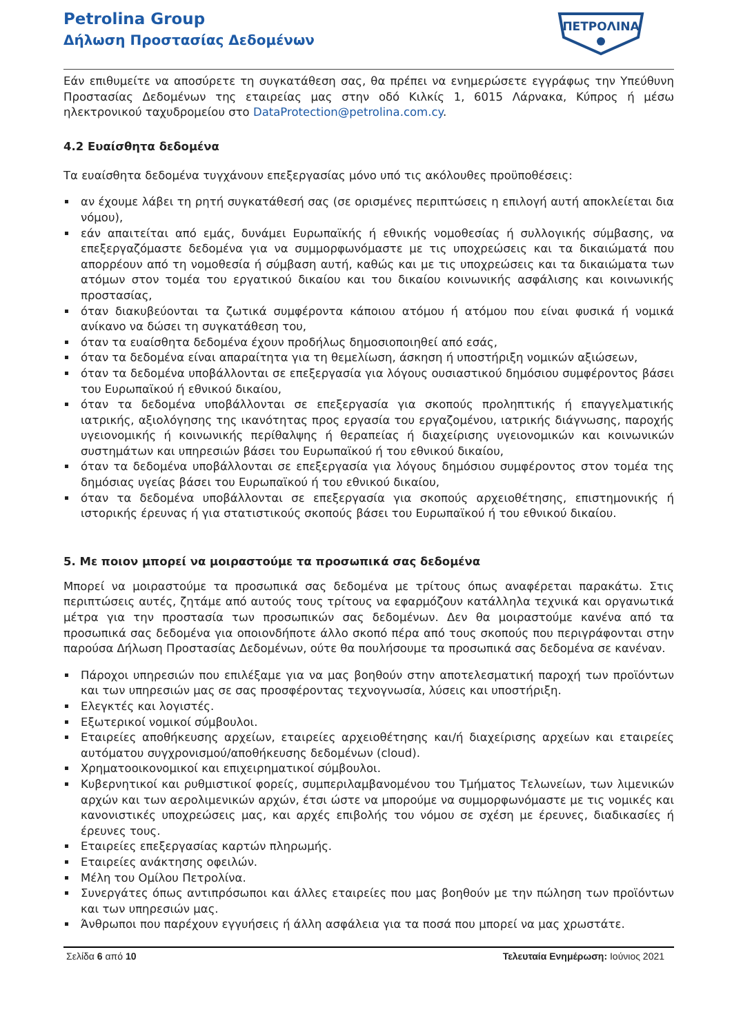Petrolina Group
Δήλωση Προστασίας Δεδομένων
ΠΕΤΡΟΛΙΝΑ
Εάν επιθυμείτε να αποσύρετε τη συγκατάθεση σας, θα πρέπει να ενημερώσετε εγγράφως την Υπεύθυνη Προστασίας Δεδομένων της εταιρείας μας στην οδό Κιλκίς 1, 6015 Λάρνακα, Κύπρος ή μέσω ηλεκτρονικού ταχυδρομείου στο DataProtection@petrolina.com.cy.
4.2 Ευαίσθητα δεδομένα
Τα ευαίσθητα δεδομένα τυγχάνουν επεξεργασίας μόνο υπό τις ακόλουθες προϋποθέσεις:
αν έχουμε λάβει τη ρητή συγκατάθεσή σας (σε ορισμένες περιπτώσεις η επιλογή αυτή αποκλείεται δια νόμου),
εάν απαιτείται από εμάς, δυνάμει Ευρωπαϊκής ή εθνικής νομοθεσίας ή συλλογικής σύμβασης, να επεξεργαζόμαστε δεδομένα για να συμμορφωνόμαστε με τις υποχρεώσεις και τα δικαιώματά που απορρέουν από τη νομοθεσία ή σύμβαση αυτή, καθώς και με τις υποχρεώσεις και τα δικαιώματα των ατόμων στον τομέα του εργατικού δικαίου και του δικαίου κοινωνικής ασφάλισης και κοινωνικής προστασίας,
όταν διακυβεύονται τα ζωτικά συμφέροντα κάποιου ατόμου ή ατόμου που είναι φυσικά ή νομικά ανίκανο να δώσει τη συγκατάθεση του,
όταν τα ευαίσθητα δεδομένα έχουν προδήλως δημοσιοποιηθεί από εσάς,
όταν τα δεδομένα είναι απαραίτητα για τη θεμελίωση, άσκηση ή υποστήριξη νομικών αξιώσεων,
όταν τα δεδομένα υποβάλλονται σε επεξεργασία για λόγους ουσιαστικού δημόσιου συμφέροντος βάσει του Ευρωπαϊκού ή εθνικού δικαίου,
όταν τα δεδομένα υποβάλλονται σε επεξεργασία για σκοπούς προληπτικής ή επαγγελματικής ιατρικής, αξιολόγησης της ικανότητας προς εργασία του εργαζομένου, ιατρικής διάγνωσης, παροχής υγειονομικής ή κοινωνικής περίθαλψης ή θεραπείας ή διαχείρισης υγειονομικών και κοινωνικών συστημάτων και υπηρεσιών βάσει του Ευρωπαϊκού ή του εθνικού δικαίου,
όταν τα δεδομένα υποβάλλονται σε επεξεργασία για λόγους δημόσιου συμφέροντος στον τομέα της δημόσιας υγείας βάσει του Ευρωπαϊκού ή του εθνικού δικαίου,
όταν τα δεδομένα υποβάλλονται σε επεξεργασία για σκοπούς αρχειοθέτησης, επιστημονικής ή ιστορικής έρευνας ή για στατιστικούς σκοπούς βάσει του Ευρωπαϊκού ή του εθνικού δικαίου.
5. Με ποιον μπορεί να μοιραστούμε τα προσωπικά σας δεδομένα
Μπορεί να μοιραστούμε τα προσωπικά σας δεδομένα με τρίτους όπως αναφέρεται παρακάτω. Στις περιπτώσεις αυτές, ζητάμε από αυτούς τους τρίτους να εφαρμόζουν κατάλληλα τεχνικά και οργανωτικά μέτρα για την προστασία των προσωπικών σας δεδομένων. Δεν θα μοιραστούμε κανένα από τα προσωπικά σας δεδομένα για οποιονδήποτε άλλο σκοπό πέρα από τους σκοπούς που περιγράφονται στην παρούσα Δήλωση Προστασίας Δεδομένων, ούτε θα πουλήσουμε τα προσωπικά σας δεδομένα σε κανέναν.
Πάροχοι υπηρεσιών που επιλέξαμε για να μας βοηθούν στην αποτελεσματική παροχή των προϊόντων και των υπηρεσιών μας σε σας προσφέροντας τεχνογνωσία, λύσεις και υποστήριξη.
Ελεγκτές και λογιστές.
Εξωτερικοί νομικοί σύμβουλοι.
Εταιρείες αποθήκευσης αρχείων, εταιρείες αρχειοθέτησης και/ή διαχείρισης αρχείων και εταιρείες αυτόματου συγχρονισμού/αποθήκευσης δεδομένων (cloud).
Χρηματοοικονομικοί και επιχειρηματικοί σύμβουλοι.
Κυβερνητικοί και ρυθμιστικοί φορείς, συμπεριλαμβανομένου του Τμήματος Τελωνείων, των λιμενικών αρχών και των αερολιμενικών αρχών, έτσι ώστε να μπορούμε να συμμορφωνόμαστε με τις νομικές και κανονιστικές υποχρεώσεις μας, και αρχές επιβολής του νόμου σε σχέση με έρευνες, διαδικασίες ή έρευνες τους.
Εταιρείες επεξεργασίας καρτών πληρωμής.
Εταιρείες ανάκτησης οφειλών.
Μέλη του Ομίλου Πετρολίνα.
Συνεργάτες όπως αντιπρόσωποι και άλλες εταιρείες που μας βοηθούν με την πώληση των προϊόντων και των υπηρεσιών μας.
Άνθρωποι που παρέχουν εγγυήσεις ή άλλη ασφάλεια για τα ποσά που μπορεί να μας χρωστάτε.
Σελίδα 6 από 10 Τελευταία Ενημέρωση: Ιούνιος 2021